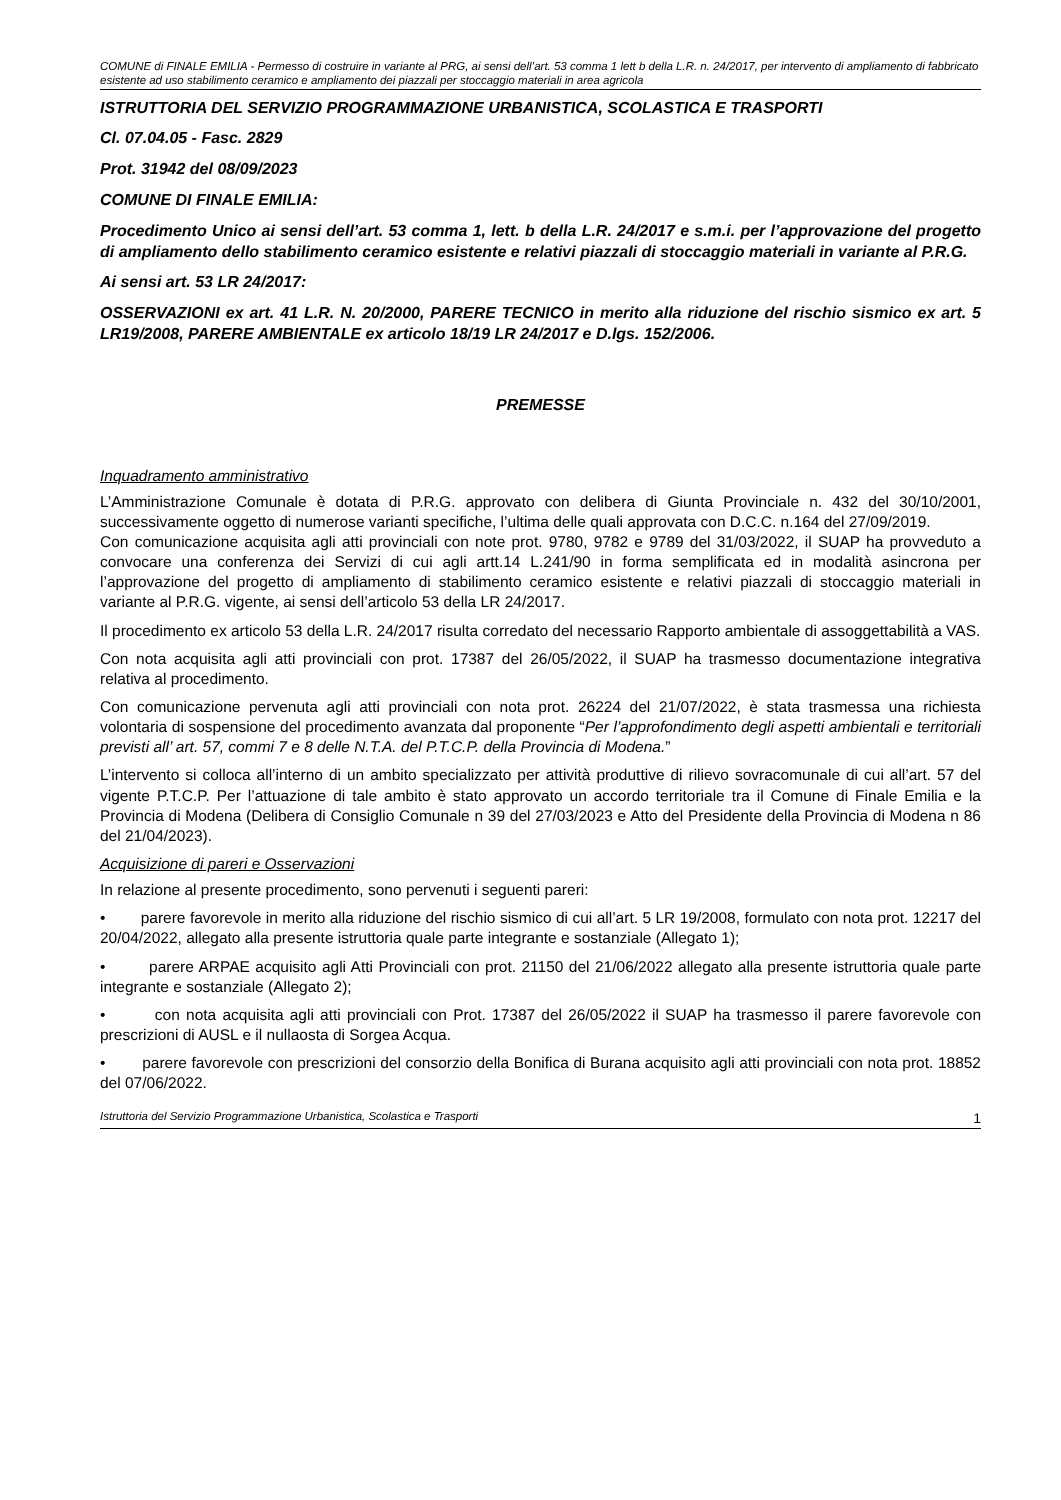COMUNE di FINALE EMILIA - Permesso di costruire in variante al PRG, ai sensi dell’art. 53 comma 1 lett b della L.R. n. 24/2017, per intervento di ampliamento di fabbricato esistente ad uso stabilimento ceramico e ampliamento dei piazzali per stoccaggio materiali in area agricola
ISTRUTTORIA DEL SERVIZIO PROGRAMMAZIONE URBANISTICA, SCOLASTICA E TRASPORTI
Cl. 07.04.05 - Fasc. 2829
Prot. 31942 del 08/09/2023
COMUNE DI FINALE EMILIA:
Procedimento Unico ai sensi dell’art. 53 comma 1, lett. b della L.R. 24/2017 e s.m.i. per l’approvazione del progetto di ampliamento dello stabilimento ceramico esistente e relativi piazzali di stoccaggio materiali in variante al P.R.G.
Ai sensi art. 53 LR 24/2017:
OSSERVAZIONI ex art. 41 L.R. N. 20/2000, PARERE TECNICO in merito alla riduzione del rischio sismico ex art. 5 LR19/2008, PARERE AMBIENTALE ex articolo 18/19 LR 24/2017 e D.lgs. 152/2006.
PREMESSE
Inquadramento amministrativo
L’Amministrazione Comunale è dotata di P.R.G. approvato con delibera di Giunta Provinciale n. 432 del 30/10/2001, successivamente oggetto di numerose varianti specifiche, l’ultima delle quali approvata con D.C.C. n.164 del 27/09/2019.
Con comunicazione acquisita agli atti provinciali con note prot. 9780, 9782 e 9789 del 31/03/2022, il SUAP ha provveduto a convocare una conferenza dei Servizi di cui agli artt.14 L.241/90 in forma semplificata ed in modalità asincrona per l’approvazione del progetto di ampliamento di stabilimento ceramico esistente e relativi piazzali di stoccaggio materiali in variante al P.R.G. vigente, ai sensi dell’articolo 53 della LR 24/2017.
Il procedimento ex articolo 53 della L.R. 24/2017 risulta corredato del necessario Rapporto ambientale di assoggettabilità a VAS.
Con nota acquisita agli atti provinciali con prot. 17387 del 26/05/2022, il SUAP ha trasmesso documentazione integrativa relativa al procedimento.
Con comunicazione pervenuta agli atti provinciali con nota prot. 26224 del 21/07/2022, è stata trasmessa una richiesta volontaria di sospensione del procedimento avanzata dal proponente “Per l’approfondimento degli aspetti ambientali e territoriali previsti all’ art. 57, commi 7 e 8 delle N.T.A. del P.T.C.P. della Provincia di Modena.”
L’intervento si colloca all’interno di un ambito specializzato per attività produttive di rilievo sovracomunale di cui all’art. 57 del vigente P.T.C.P. Per l’attuazione di tale ambito è stato approvato un accordo territoriale tra il Comune di Finale Emilia e la Provincia di Modena (Delibera di Consiglio Comunale n 39 del 27/03/2023 e Atto del Presidente della Provincia di Modena n 86 del 21/04/2023).
Acquisizione di pareri e Osservazioni
In relazione al presente procedimento, sono pervenuti i seguenti pareri:
• parere favorevole in merito alla riduzione del rischio sismico di cui all’art. 5 LR 19/2008, formulato con nota prot. 12217 del 20/04/2022, allegato alla presente istruttoria quale parte integrante e sostanziale (Allegato 1);
• parere ARPAE acquisito agli Atti Provinciali con prot. 21150 del 21/06/2022 allegato alla presente istruttoria quale parte integrante e sostanziale (Allegato 2);
• con nota acquisita agli atti provinciali con Prot. 17387 del 26/05/2022 il SUAP ha trasmesso il parere favorevole con prescrizioni di AUSL e il nullaosta di Sorgea Acqua.
• parere favorevole con prescrizioni del consorzio della Bonifica di Burana acquisito agli atti provinciali con nota prot. 18852 del 07/06/2022.
Istruttoria del Servizio Programmazione Urbanistica, Scolastica e Trasporti 1